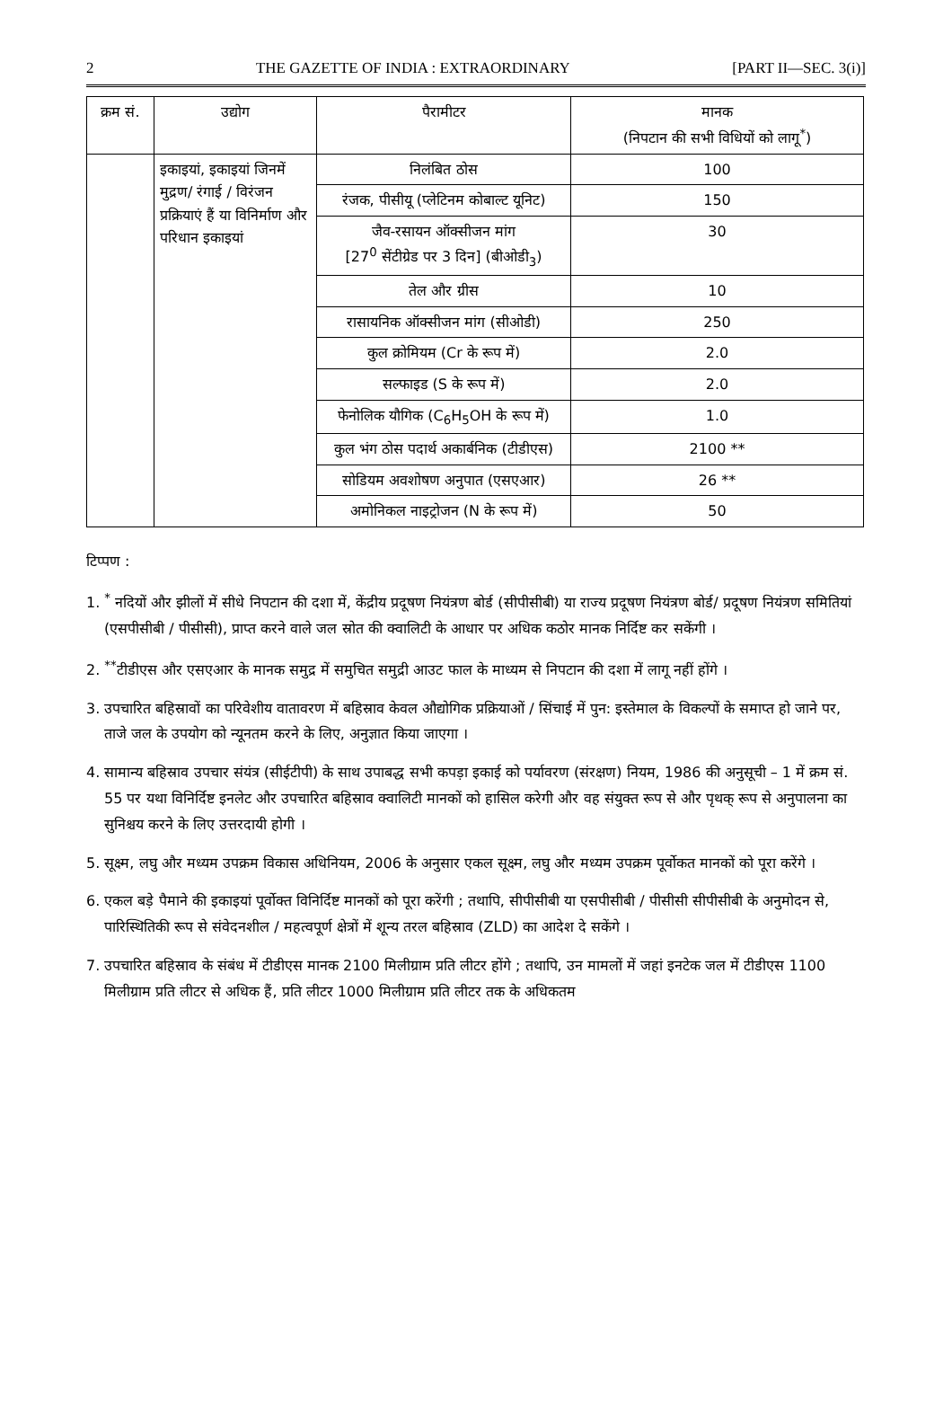2 THE GAZETTE OF INDIA : EXTRAORDINARY [PART II—SEC. 3(i)]
| क्रम सं. | उद्योग | पैरामीटर | मानक (निपटान की सभी विधियों को लागू<sup>*</sup>) |
| --- | --- | --- | --- |
| | इकाइयां, इकाइयां जिनमें मुद्रण/ रंगाई / विरंजन प्रक्रियाएं हैं या विनिर्माण और परिधान इकाइयां | निलंबित ठोस | 100 |
| | | रंजक, पीसीयू (प्लेटिनम कोबाल्ट यूनिट) | 150 |
| | | जैव-रसायन ऑक्सीजन मांग [27<sup>0</sup> सेंटीग्रेड पर 3 दिन] (बीओडी<sub>3</sub>) | 30 |
| | | तेल और ग्रीस | 10 |
| | | रासायनिक ऑक्सीजन मांग (सीओडी) | 250 |
| | | कुल क्रोमियम (Cr के रूप में) | 2.0 |
| | | सल्फाइड (S के रूप में) | 2.0 |
| | | फेनोलिक यौगिक (C<sub>6</sub>H<sub>5</sub>OH के रूप में) | 1.0 |
| | | कुल भंग ठोस पदार्थ अकार्बनिक (टीडीएस) | 2100 ** |
| | | सोडियम अवशोषण अनुपात (एसएआर) | 26 ** |
| | | अमोनिकल नाइट्रोजन (N के रूप में) | 50 |
टिप्पण :
1. <sup>*</sup> नदियों और झीलों में सीधे निपटान की दशा में, केंद्रीय प्रदूषण नियंत्रण बोर्ड (सीपीसीबी) या राज्य प्रदूषण नियंत्रण बोर्ड/ प्रदूषण नियंत्रण समितियां (एसपीसीबी / पीसीसी), प्राप्त करने वाले जल स्रोत की क्वालिटी के आधार पर अधिक कठोर मानक निर्दिष्ट कर सकेंगी ।
2. <sup>**</sup>टीडीएस और एसएआर के मानक समुद्र में समुचित समुद्री आउट फाल के माध्यम से निपटान की दशा में लागू नहीं होंगे ।
3. उपचारित बहिस्रावों का परिवेशीय वातावरण में बहिस्राव केवल औद्योगिक प्रक्रियाओं / सिंचाई में पुन: इस्तेमाल के विकल्पों के समाप्त हो जाने पर, ताजे जल के उपयोग को न्यूनतम करने के लिए, अनुज्ञात किया जाएगा ।
4. सामान्य बहिस्राव उपचार संयंत्र (सीईटीपी) के साथ उपाबद्ध सभी कपड़ा इकाई को पर्यावरण (संरक्षण) नियम, 1986 की अनुसूची – 1 में क्रम सं. 55 पर यथा विनिर्दिष्ट इनलेट और उपचारित बहिस्राव क्वालिटी मानकों को हासिल करेगी और वह संयुक्त रूप से और पृथक् रूप से अनुपालना का सुनिश्चय करने के लिए उत्तरदायी होगी ।
5. सूक्ष्म, लघु और मध्यम उपक्रम विकास अधिनियम, 2006 के अनुसार एकल सूक्ष्म, लघु और मध्यम उपक्रम पूर्वोकत मानकों को पूरा करेंगे ।
6. एकल बड़े पैमाने की इकाइयां पूर्वोक्त विनिर्दिष्ट मानकों को पूरा करेंगी ; तथापि, सीपीसीबी या एसपीसीबी / पीसीसी सीपीसीबी के अनुमोदन से, पारिस्थितिकी रूप से संवेदनशील / महत्वपूर्ण क्षेत्रों में शून्य तरल बहिस्राव (ZLD) का आदेश दे सकेंगे ।
7. उपचारित बहिस्राव के संबंध में टीडीएस मानक 2100 मिलीग्राम प्रति लीटर होंगे ; तथापि, उन मामलों में जहां इनटेक जल में टीडीएस 1100 मिलीग्राम प्रति लीटर से अधिक हैं, प्रति लीटर 1000 मिलीग्राम प्रति लीटर तक के अधिकतम